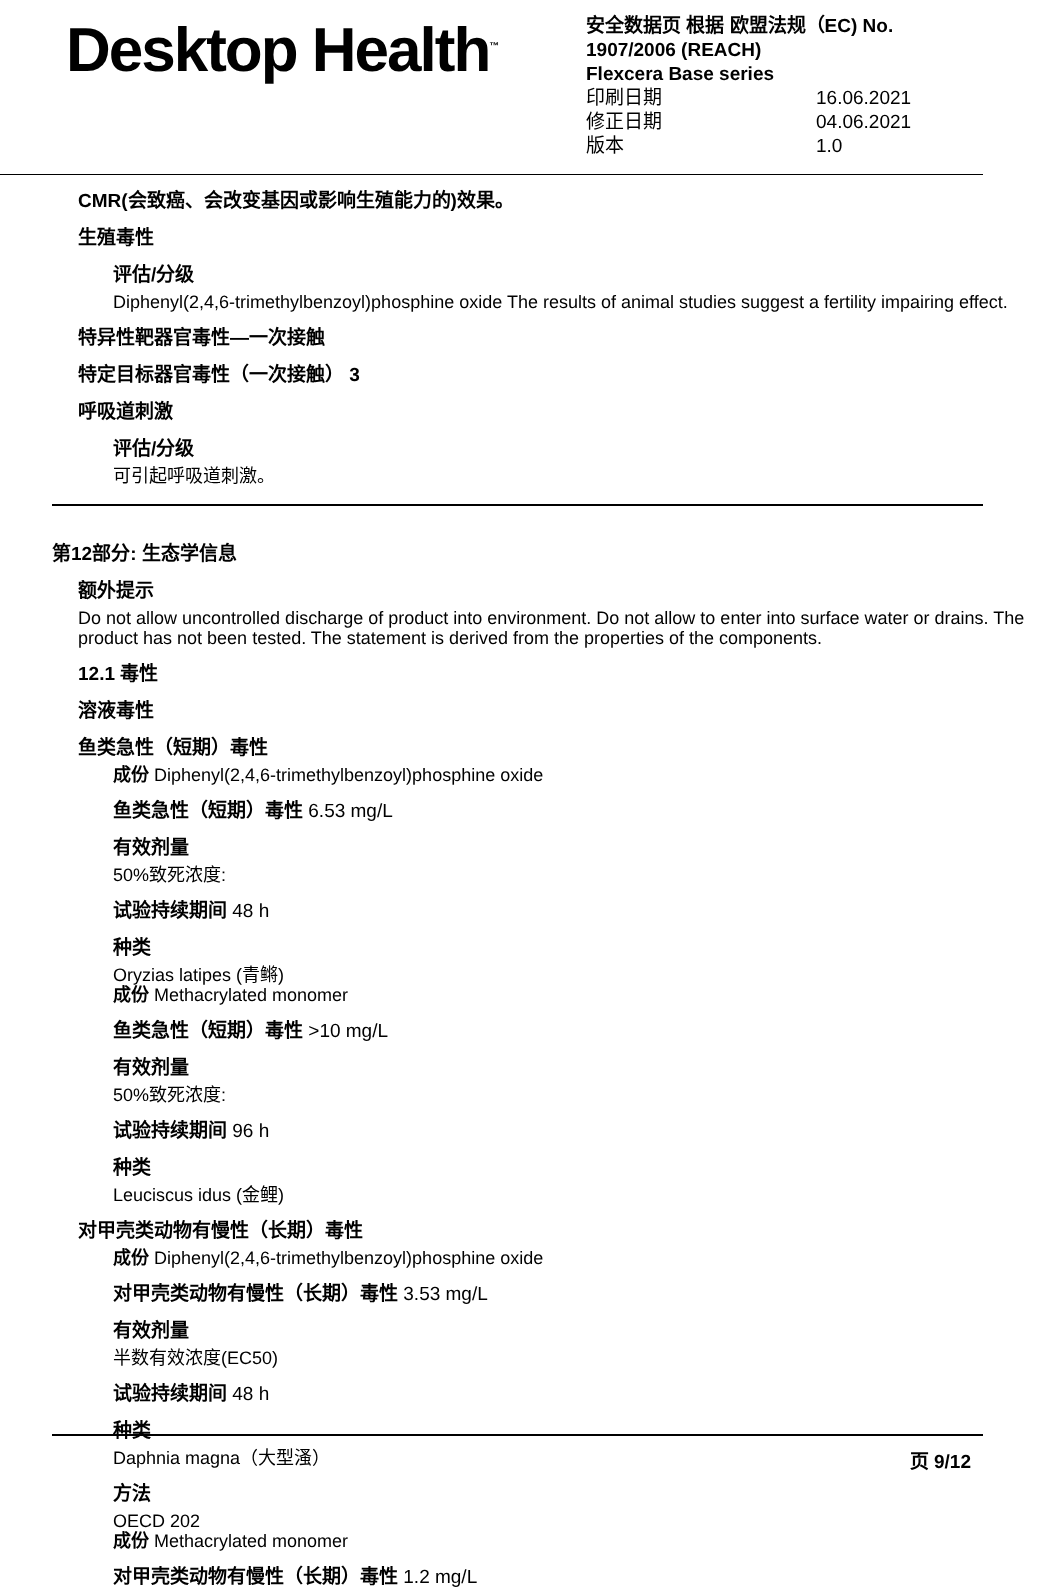Desktop Health<sup>™</sup>
安全数据页 根据 欧盟法规（EC) No.
1907/2006 (REACH)
Flexcera Base series
印刷日期 16.06.2021
修正日期 04.06.2021
版本 1.0
CMR(会致癌、会改变基因或影响生殖能力的)效果。
生殖毒性
评估/分级
Diphenyl(2,4,6-trimethylbenzoyl)phosphine oxide The results of animal studies suggest a fertility impairing effect.
特异性靶器官毒性—一次接触
特定目标器官毒性（一次接触） 3
呼吸道刺激
评估/分级
可引起呼吸道刺激。
第12部分: 生态学信息
额外提示
Do not allow uncontrolled discharge of product into environment. Do not allow to enter into surface water or drains. The product has not been tested. The statement is derived from the properties of the components.
12.1 毒性
溶液毒性
鱼类急性（短期）毒性
成份 Diphenyl(2,4,6-trimethylbenzoyl)phosphine oxide
鱼类急性（短期）毒性 6.53 mg/L
有效剂量
50%致死浓度:
试验持续期间 48 h
种类
Oryzias latipes (青鳉)
成份 Methacrylated monomer
鱼类急性（短期）毒性 >10 mg/L
有效剂量
50%致死浓度:
试验持续期间 96 h
种类
Leuciscus idus (金鲤)
对甲壳类动物有慢性（长期）毒性
成份 Diphenyl(2,4,6-trimethylbenzoyl)phosphine oxide
对甲壳类动物有慢性（长期）毒性 3.53 mg/L
有效剂量
半数有效浓度(EC50)
试验持续期间 48 h
种类
Daphnia magna（大型溞）
方法
OECD 202
成份 Methacrylated monomer
对甲壳类动物有慢性（长期）毒性 1.2 mg/L
页 9/12